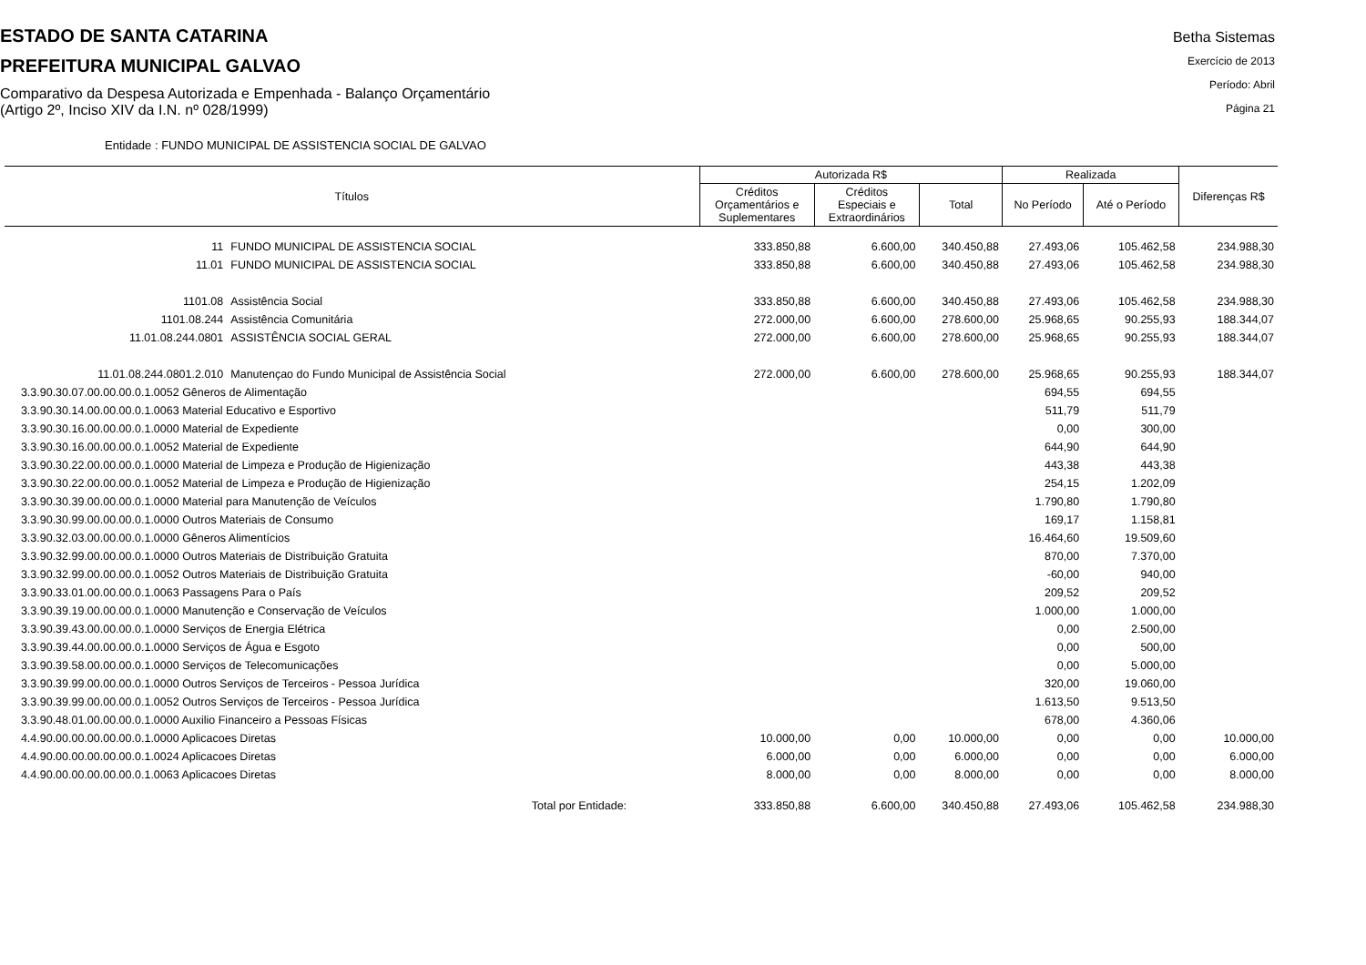ESTADO DE SANTA CATARINA
PREFEITURA MUNICIPAL GALVAO
Comparativo da Despesa Autorizada e Empenhada - Balanço Orçamentário
(Artigo 2º, Inciso XIV da I.N. nº 028/1999)
Betha Sistemas
Exercício de 2013
Período: Abril
Página 21
Entidade : FUNDO MUNICIPAL DE ASSISTENCIA SOCIAL DE GALVAO
| Títulos | | Autorizada R$ | | | Realizada | | Diferenças R$ |
| --- | --- | --- | --- | --- | --- | --- | --- |
| | | Créditos Orçamentários e Suplementares | Créditos Especiais e Extraordinários | Total | No Período | Até o Período | |
| 11 | FUNDO MUNICIPAL DE ASSISTENCIA SOCIAL | 333.850,88 | 6.600,00 | 340.450,88 | 27.493,06 | 105.462,58 | 234.988,30 |
| 11.01 | FUNDO MUNICIPAL DE ASSISTENCIA SOCIAL | 333.850,88 | 6.600,00 | 340.450,88 | 27.493,06 | 105.462,58 | 234.988,30 |
| 1101.08 | Assistência Social | 333.850,88 | 6.600,00 | 340.450,88 | 27.493,06 | 105.462,58 | 234.988,30 |
| 1101.08.244 | Assistência Comunitária | 272.000,00 | 6.600,00 | 278.600,00 | 25.968,65 | 90.255,93 | 188.344,07 |
| 11.01.08.244.0801 | ASSISTÊNCIA SOCIAL GERAL | 272.000,00 | 6.600,00 | 278.600,00 | 25.968,65 | 90.255,93 | 188.344,07 |
| 11.01.08.244.0801.2.010 | Manutençao do Fundo Municipal de Assistência Social | 272.000,00 | 6.600,00 | 278.600,00 | 25.968,65 | 90.255,93 | 188.344,07 |
| 3.3.90.30.07.00.00.00.0.1.0052 Gêneros de Alimentação | | | | | 694,55 | 694,55 | |
| 3.3.90.30.14.00.00.00.0.1.0063 Material Educativo e Esportivo | | | | | 511,79 | 511,79 | |
| 3.3.90.30.16.00.00.00.0.1.0000 Material de Expediente | | | | | 0,00 | 300,00 | |
| 3.3.90.30.16.00.00.00.0.1.0052 Material de Expediente | | | | | 644,90 | 644,90 | |
| 3.3.90.30.22.00.00.00.0.1.0000 Material de Limpeza e Produção de Higienização | | | | | 443,38 | 443,38 | |
| 3.3.90.30.22.00.00.00.0.1.0052 Material de Limpeza e Produção de Higienização | | | | | 254,15 | 1.202,09 | |
| 3.3.90.30.39.00.00.00.0.1.0000 Material para Manutenção de Veículos | | | | | 1.790,80 | 1.790,80 | |
| 3.3.90.30.99.00.00.00.0.1.0000 Outros Materiais de Consumo | | | | | 169,17 | 1.158,81 | |
| 3.3.90.32.03.00.00.00.0.1.0000 Gêneros Alimentícios | | | | | 16.464,60 | 19.509,60 | |
| 3.3.90.32.99.00.00.00.0.1.0000 Outros Materiais de Distribuição Gratuita | | | | | 870,00 | 7.370,00 | |
| 3.3.90.32.99.00.00.00.0.1.0052 Outros Materiais de Distribuição Gratuita | | | | | -60,00 | 940,00 | |
| 3.3.90.33.01.00.00.00.0.1.0063 Passagens Para o País | | | | | 209,52 | 209,52 | |
| 3.3.90.39.19.00.00.00.0.1.0000 Manutenção e Conservação de Veículos | | | | | 1.000,00 | 1.000,00 | |
| 3.3.90.39.43.00.00.00.0.1.0000 Serviços de Energia Elétrica | | | | | 0,00 | 2.500,00 | |
| 3.3.90.39.44.00.00.00.0.1.0000 Serviços de Água e Esgoto | | | | | 0,00 | 500,00 | |
| 3.3.90.39.58.00.00.00.0.1.0000 Serviços de Telecomunicações | | | | | 0,00 | 5.000,00 | |
| 3.3.90.39.99.00.00.00.0.1.0000 Outros Serviços de Terceiros - Pessoa Jurídica | | | | | 320,00 | 19.060,00 | |
| 3.3.90.39.99.00.00.00.0.1.0052 Outros Serviços de Terceiros - Pessoa Jurídica | | | | | 1.613,50 | 9.513,50 | |
| 3.3.90.48.01.00.00.00.0.1.0000 Auxilio Financeiro a Pessoas Físicas | | | | | 678,00 | 4.360,06 | |
| 4.4.90.00.00.00.00.00.0.1.0000 Aplicacoes Diretas | | 10.000,00 | 0,00 | 10.000,00 | 0,00 | 0,00 | 10.000,00 |
| 4.4.90.00.00.00.00.00.0.1.0024 Aplicacoes Diretas | | 6.000,00 | 0,00 | 6.000,00 | 0,00 | 0,00 | 6.000,00 |
| 4.4.90.00.00.00.00.00.0.1.0063 Aplicacoes Diretas | | 8.000,00 | 0,00 | 8.000,00 | 0,00 | 0,00 | 8.000,00 |
| Total por Entidade: | | 333.850,88 | 6.600,00 | 340.450,88 | 27.493,06 | 105.462,58 | 234.988,30 |